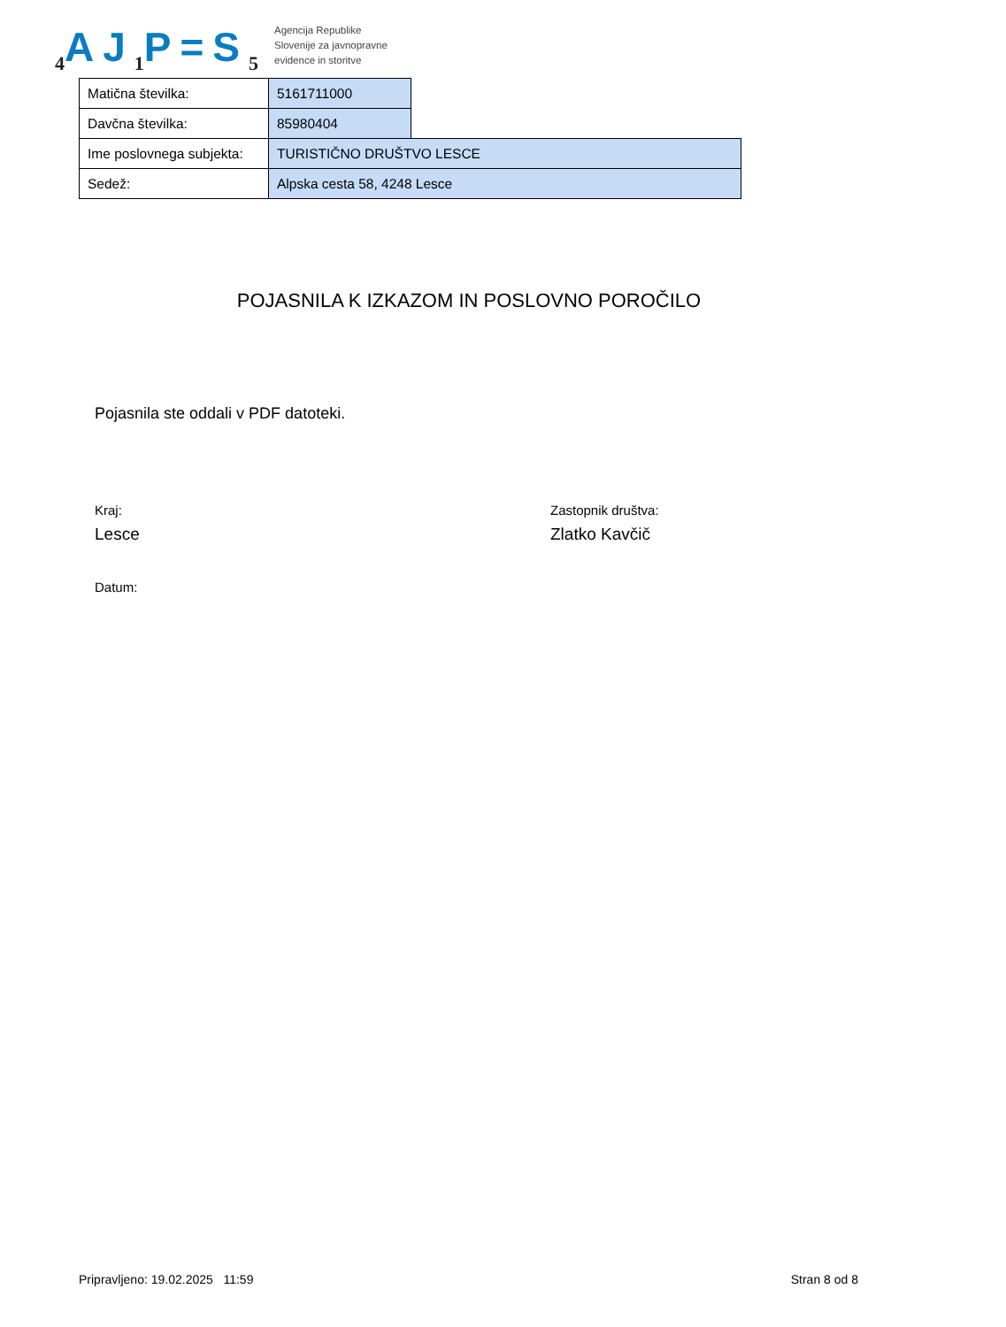<sub>4</sub>AJ<sub>1</sub>P=S<sub>5</sub>
Agencija Republike
Slovenije za javnopravne
evidence in storitve
| Matična številka: | 5161711000 | |
| Davčna številka: | 85980404 | |
| Ime poslovnega subjekta: | TURISTIČNO DRUŠTVO LESCE | |
| Sedež: | Alpska cesta 58, 4248 Lesce | |
POJASNILA K IZKAZOM IN POSLOVNO POROČILO
Pojasnila ste oddali v PDF datoteki.
Kraj:
Lesce
Datum:
Zastopnik društva:
Zlatko Kavčič
Pripravljeno: 19.02.2025 11:59 Stran 8 od 8